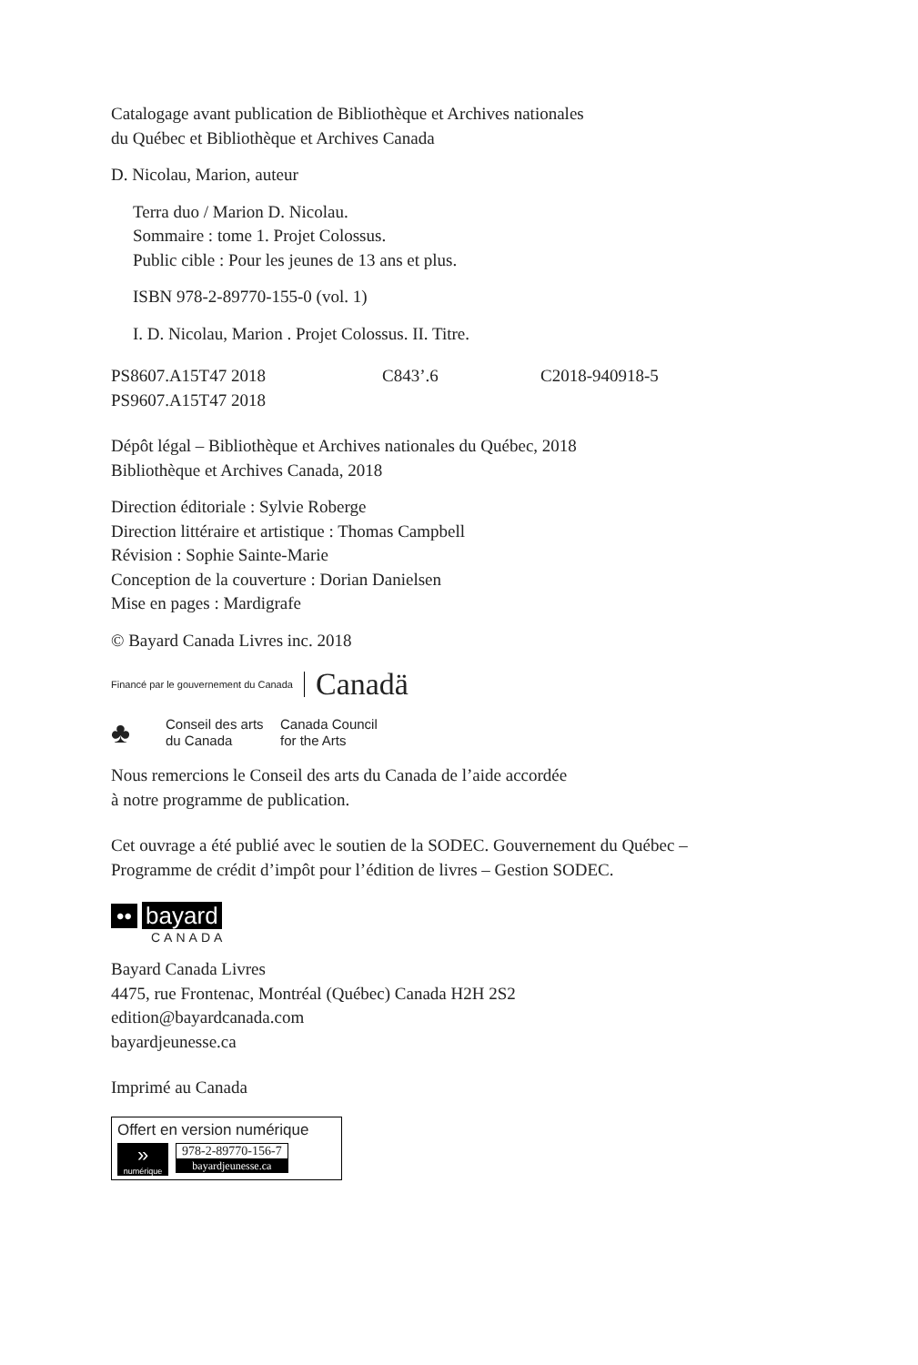Catalogage avant publication de Bibliothèque et Archives nationales
du Québec et Bibliothèque et Archives Canada
D. Nicolau, Marion, auteur
Terra duo / Marion D. Nicolau.
Sommaire : tome 1. Projet Colossus.
Public cible : Pour les jeunes de 13 ans et plus.
ISBN 978-2-89770-155-0 (vol. 1)
I. D. Nicolau, Marion . Projet Colossus. II. Titre.
PS8607.A15T47 2018 C843’.6 C2018-940918-5
PS9607.A15T47 2018
Dépôt légal – Bibliothèque et Archives nationales du Québec, 2018
Bibliothèque et Archives Canada, 2018
Direction éditoriale : Sylvie Roberge
Direction littéraire et artistique : Thomas Campbell
Révision : Sophie Sainte-Marie
Conception de la couverture : Dorian Danielsen
Mise en pages : Mardigrafe
© Bayard Canada Livres inc. 2018
Financé par le gouvernement du Canada Canadä
♣ Conseil des arts
du Canada Canada Council
for the Arts
Nous remercions le Conseil des arts du Canada de l’aide accordée
à notre programme de publication.
Cet ouvrage a été publié avec le soutien de la SODEC. Gouvernement du Québec –
Programme de crédit d’impôt pour l’édition de livres – Gestion SODEC.
•• bayard
CANADA
Bayard Canada Livres
4475, rue Frontenac, Montréal (Québec) Canada H2H 2S2
edition@bayardcanada.com
bayardjeunesse.ca
Imprimé au Canada
Offert en version numérique
»
numérique
978-2-89770-156-7
bayardjeunesse.ca